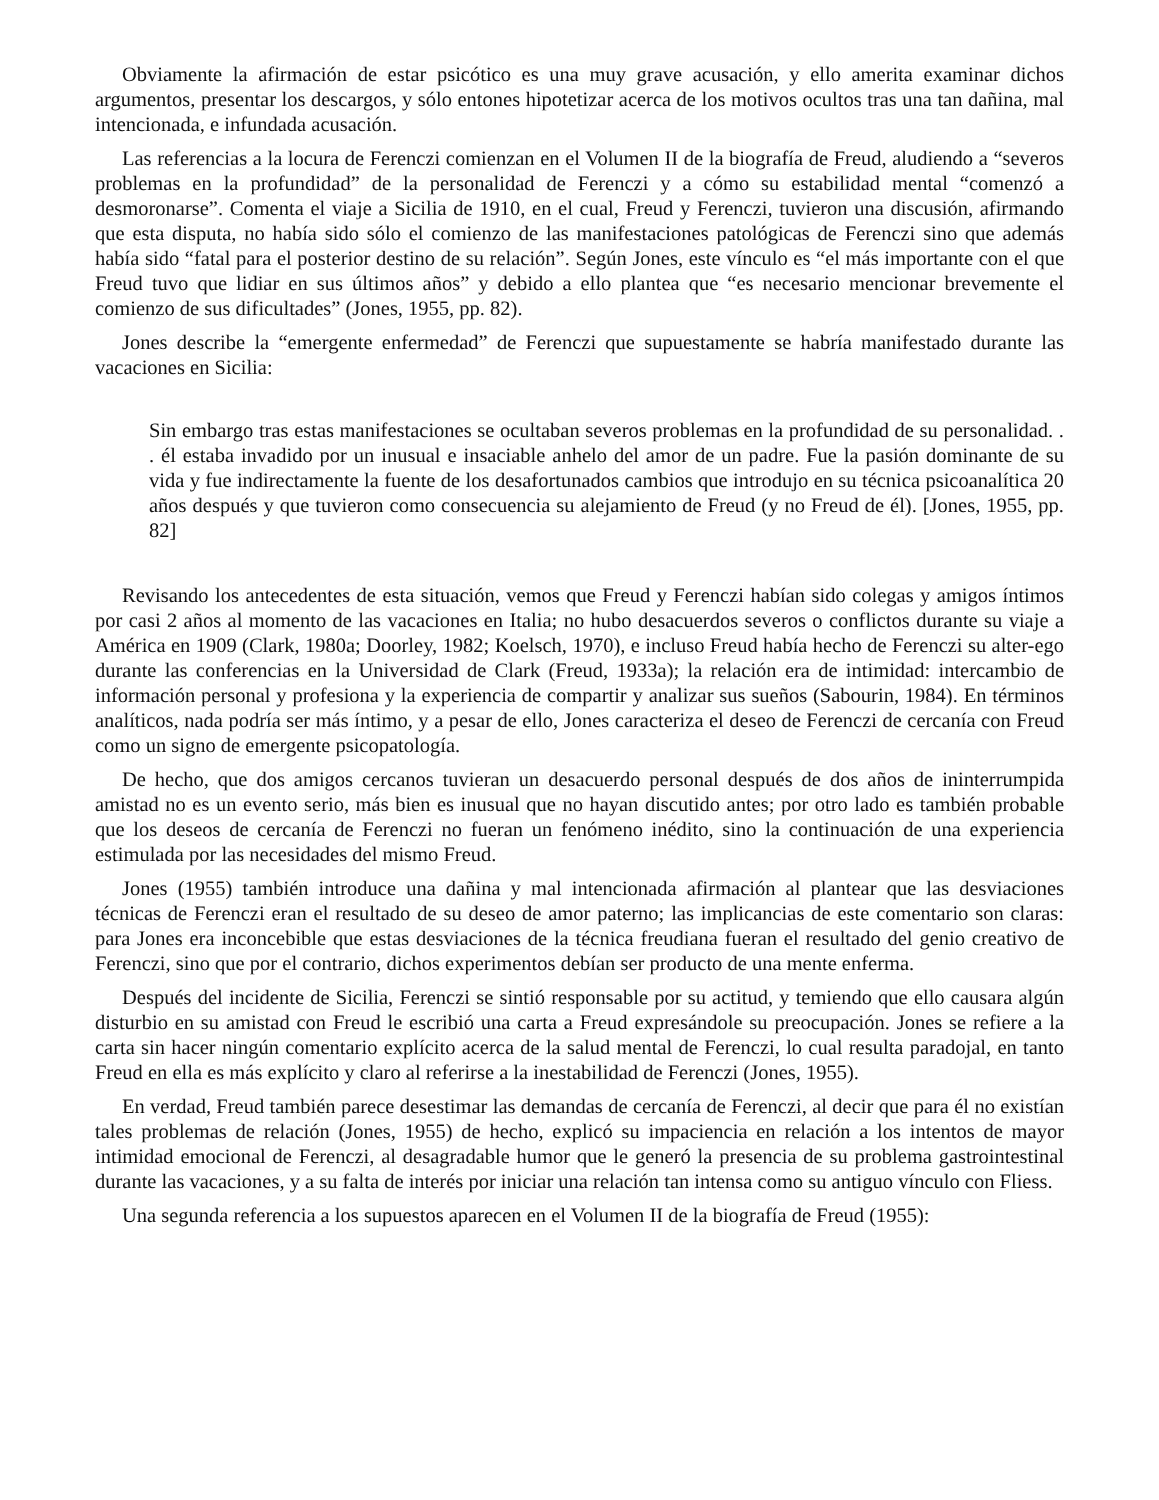Obviamente la afirmación de estar psicótico es una muy grave acusación, y ello amerita examinar dichos argumentos, presentar los descargos, y sólo entones hipotetizar acerca de los motivos ocultos tras una tan dañina, mal intencionada, e infundada acusación.
Las referencias a la locura de Ferenczi comienzan en el Volumen II de la biografía de Freud, aludiendo a “severos problemas en la profundidad” de la personalidad de Ferenczi y a cómo su estabilidad mental “comenzó a desmoronarse”. Comenta el viaje a Sicilia de 1910, en el cual, Freud y Ferenczi, tuvieron una discusión, afirmando que esta disputa, no había sido sólo el comienzo de las manifestaciones patológicas de Ferenczi sino que además había sido “fatal para el posterior destino de su relación”. Según Jones, este vínculo es “el más importante con el que Freud tuvo que lidiar en sus últimos años” y debido a ello plantea que “es necesario mencionar brevemente el comienzo de sus dificultades” (Jones, 1955, pp. 82).
Jones describe la “emergente enfermedad” de Ferenczi que supuestamente se habría manifestado durante las vacaciones en Sicilia:
Sin embargo tras estas manifestaciones se ocultaban severos problemas en la profundidad de su personalidad. . . él estaba invadido por un inusual e insaciable anhelo del amor de un padre. Fue la pasión dominante de su vida y fue indirectamente la fuente de los desafortunados cambios que introdujo en su técnica psicoanalítica 20 años después y que tuvieron como consecuencia su alejamiento de Freud (y no Freud de él). [Jones, 1955, pp. 82]
Revisando los antecedentes de esta situación, vemos que Freud y Ferenczi habían sido colegas y amigos íntimos por casi 2 años al momento de las vacaciones en Italia; no hubo desacuerdos severos o conflictos durante su viaje a América en 1909 (Clark, 1980a; Doorley, 1982; Koelsch, 1970), e incluso Freud había hecho de Ferenczi su alter-ego durante las conferencias en la Universidad de Clark (Freud, 1933a); la relación era de intimidad: intercambio de información personal y profesiona y la experiencia de compartir y analizar sus sueños (Sabourin, 1984). En términos analíticos, nada podría ser más íntimo, y a pesar de ello, Jones caracteriza el deseo de Ferenczi de cercanía con Freud como un signo de emergente psicopatología.
De hecho, que dos amigos cercanos tuvieran un desacuerdo personal después de dos años de ininterrumpida amistad no es un evento serio, más bien es inusual que no hayan discutido antes; por otro lado es también probable que los deseos de cercanía de Ferenczi no fueran un fenómeno inédito, sino la continuación de una experiencia estimulada por las necesidades del mismo Freud.
Jones (1955) también introduce una dañina y mal intencionada afirmación al plantear que las desviaciones técnicas de Ferenczi eran el resultado de su deseo de amor paterno; las implicancias de este comentario son claras: para Jones era inconcebible que estas desviaciones de la técnica freudiana fueran el resultado del genio creativo de Ferenczi, sino que por el contrario, dichos experimentos debían ser producto de una mente enferma.
Después del incidente de Sicilia, Ferenczi se sintió responsable por su actitud, y temiendo que ello causara algún disturbio en su amistad con Freud le escribió una carta a Freud expresándole su preocupación. Jones se refiere a la carta sin hacer ningún comentario explícito acerca de la salud mental de Ferenczi, lo cual resulta paradojal, en tanto Freud en ella es más explícito y claro al referirse a la inestabilidad de Ferenczi (Jones, 1955).
En verdad, Freud también parece desestimar las demandas de cercanía de Ferenczi, al decir que para él no existían tales problemas de relación (Jones, 1955) de hecho, explicó su impaciencia en relación a los intentos de mayor intimidad emocional de Ferenczi, al desagradable humor que le generó la presencia de su problema gastrointestinal durante las vacaciones, y a su falta de interés por iniciar una relación tan intensa como su antiguo vínculo con Fliess.
Una segunda referencia a los supuestos aparecen en el Volumen II de la biografía de Freud (1955):